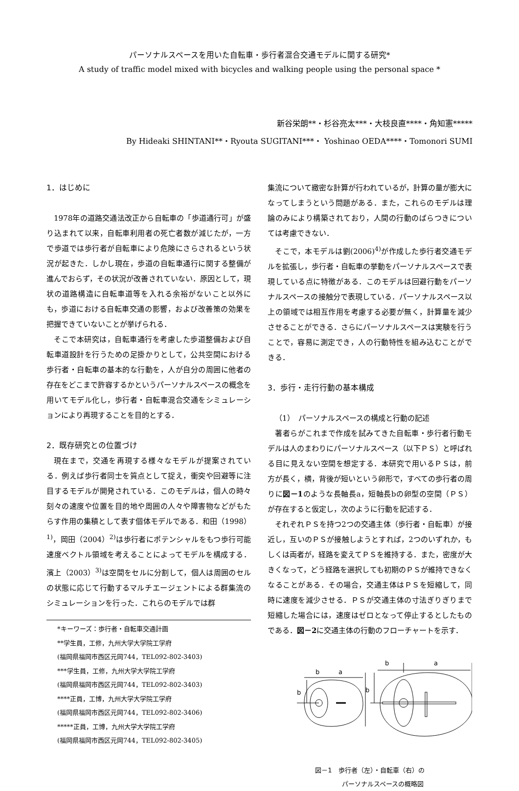パーソナルスペースを用いた自転車・歩行者混合交通モデルに関する研究*
A study of traffic model mixed with bicycles and walking people using the personal space *
新谷栄朗**・杉谷亮太***・大枝良直****・角知憲*****
By Hideaki SHINTANI**・Ryouta SUGITANI***・ Yoshinao OEDA****・Tomonori SUMI
1．はじめに
1978年の道路交通法改正から自転車の「歩道通行可」が盛り込まれて以来，自転車利用者の死亡者数が減じたが，一方で歩道では歩行者が自転車により危険にさらされるという状況が起きた．しかし現在，歩道の自転車通行に関する整備が進んでおらず，その状況が改善されていない．原因として，現状の道路構造に自転車道等を入れる余裕がないこと以外にも，歩道における自転車交通の影響，および改善策の効果を把握できていないことが挙げられる．
そこで本研究は，自転車通行を考慮した歩道整備および自転車道設計を行うための足掛かりとして，公共空間における歩行者・自転車の基本的な行動を，人が自分の周囲に他者の存在をどこまで許容するかというパーソナルスペースの概念を用いてモデル化し，歩行者・自転車混合交通をシミュレーションにより再現することを目的とする．
2．既存研究との位置づけ
現在まで，交通を再現する様々なモデルが提案されている．例えば歩行者同士を質点として捉え，衝突や回避等に注目するモデルが開発されている．このモデルは，個人の時々刻々の速度や位置を目的地や周囲の人々や障害物などがもたらす作用の集積として表す個体モデルである．和田（1998）<sup>1)</sup>，岡田（2004）<sup>2)</sup>は歩行者にポテンシャルをもつ歩行可能速度ベクトル領域を考えることによってモデルを構成する．濱上（2003）<sup>3)</sup>は空間をセルに分割して，個人は周囲のセルの状態に応じて行動するマルチエージェントによる群集流のシミュレーションを行った．これらのモデルでは群
*キーワーズ：歩行者・自転車交通計画
**学生員，工修，九州大学大学院工学府
(福岡県福岡市西区元岡744，TEL092-802-3403)
***学生員，工修，九州大学大学院工学府
(福岡県福岡市西区元岡744，TEL092-802-3403)
****正員，工博，九州大学大学院工学府
(福岡県福岡市西区元岡744，TEL092-802-3406)
*****正員，工博，九州大学大学院工学府
(福岡県福岡市西区元岡744，TEL092-802-3405)
集流について緻密な計算が行われているが，計算の量が膨大になってしまうという問題がある．また，これらのモデルは理論のみにより構築されており，人間の行動のばらつきについては考慮できない．
そこで，本モデルは劉(2006)<sup>4)</sup>が作成した歩行者交通モデルを拡張し，歩行者・自転車の挙動をパーソナルスペースで表現している点に特徴がある．このモデルは回避行動をパーソナルスペースの接触分で表現している．パーソナルスペース以上の領域では相互作用を考慮する必要が無く，計算量を減少させることができる．さらにパーソナルスペースは実験を行うことで，容易に測定でき，人の行動特性を組み込むことができる．
3．歩行・走行行動の基本構成
（1）　パーソナルスペースの構成と行動の記述
著者らがこれまで作成を試みてきた自転車・歩行者行動モデルは人のまわりにパーソナルスペース（以下ＰＳ）と呼ばれる目に見えない空間を想定する．本研究で用いるＰＳは，前方が長く，横，背後が短いという卵形で，すべての歩行者の周りに図－1のような長軸長a，短軸長bの卵型の空間（ＰＳ）が存在すると仮定し，次のように行動を記述する．
それぞれＰＳを持つ2つの交通主体（歩行者・自転車）が接近し，互いのＰＳが接触しようとすれば，2つのいずれか，もしくは両者が，経路を変えてＰＳを維持する．また，密度が大きくなって，どう経路を選択しても初期のＰＳが維持できなくなることがある．その場合，交通主体はＰＳを短縮して，同時に速度を減少させる．ＰＳが交通主体の寸法ぎりぎりまで短縮した場合には，速度はゼロとなって停止するとしたものである．図－2に交通主体の行動のフローチャートを示す．
b
a
b
b
a
b
図－1　歩行者（左）・自転車（右）の
　　　　パーソナルスペースの概略図